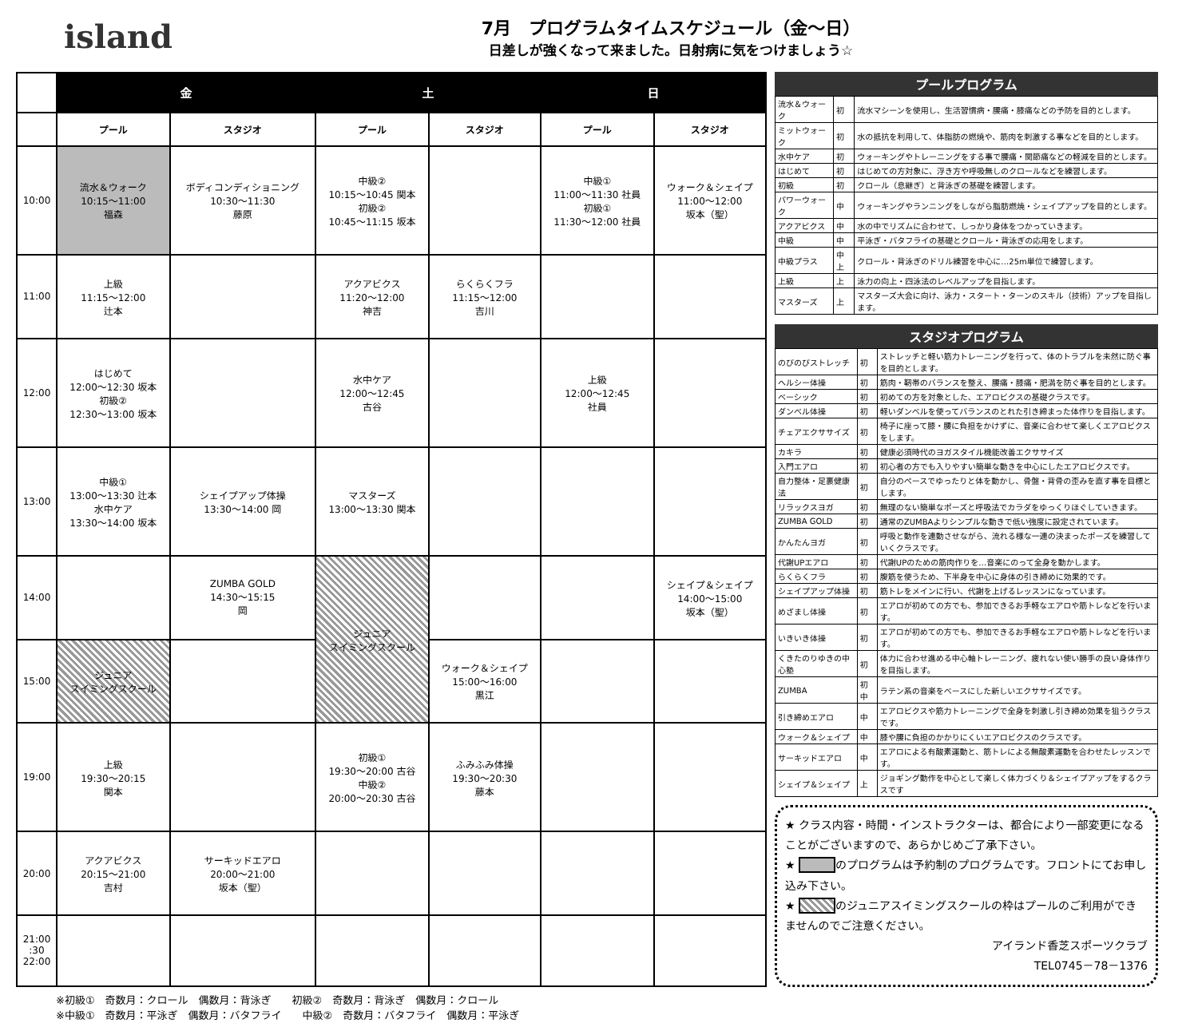island
7月　プログラムタイムスケジュール（金～日）
日差しが強くなって来ました。日射病に気をつけましょう☆
| | 金 | | 土 | | 日 | |
| --- | --- | --- | --- | --- | --- | --- |
| | プール | スタジオ | プール | スタジオ | プール | スタジオ |
| 10:00 | 流水＆ウォーク 10:15～11:00 福森 | ボディコンディショニング 10:30～11:30 藤原 | 中級② 10:15～10:45 関本 初級② 10:45～11:15 坂本 | | 中級① 11:00～11:30 社員 初級① 11:30～12:00 社員 | ウォーク＆シェイプ 11:00～12:00 坂本（聖） |
| 11:00 | 上級 11:15～12:00 辻本 | | アクアビクス 11:20～12:00 神吉 | らくらくフラ 11:15～12:00 吉川 | | |
| 12:00 | はじめて 12:00～12:30 坂本 初級② 12:30～13:00 坂本 | | 水中ケア 12:00～12:45 古谷 | | 上級 12:00～12:45 社員 | |
| 13:00 | 中級① 13:00～13:30 辻本 水中ケア 13:30～14:00 坂本 | シェイプアップ体操 13:30～14:00 岡 | マスターズ 13:00～13:30 関本 | | | |
| 14:00 | | ZUMBA GOLD 14:30～15:15 岡 | ジュニア スイミングスクール | | | シェイプ＆シェイプ 14:00～15:00 坂本（聖） |
| 15:00 | ジュニア スイミングスクール | | | ウォーク＆シェイプ 15:00～16:00 黒江 | | |
| 19:00 | 上級 19:30～20:15 関本 | | 初級① 19:30～20:00 古谷 中級② 20:00～20:30 古谷 | ふみふみ体操 19:30～20:30 藤本 | | |
| 20:00 | アクアビクス 20:15～21:00 吉村 | サーキッドエアロ 20:00～21:00 坂本（聖） | | | | |
| 21:00 :30 22:00 | | | | | | |
プールプログラム
| 流水＆ウォーク | 初 | 流水マシーンを使用し、生活習慣病・腰痛・膝痛などの予防を目的とします。 |
| ミットウォーク | 初 | 水の抵抗を利用して、体脂肪の燃焼や、筋肉を刺激する事などを目的とします。 |
| 水中ケア | 初 | ウォーキングやトレーニングをする事で腰痛・関節痛などの軽減を目的とします。 |
| はじめて | 初 | はじめての方対象に、浮き方や呼吸無しのクロールなどを練習します。 |
| 初級 | 初 | クロール（息継ぎ）と背泳ぎの基礎を練習します。 |
| パワーウォーク | 中 | ウォーキングやランニングをしながら脂肪燃焼・シェイプアップを目的とします。 |
| アクアビクス | 中 | 水の中でリズムに合わせて、しっかり身体をつかっていきます。 |
| 中級 | 中 | 平泳ぎ・バタフライの基礎とクロール・背泳ぎの応用をします。 |
| 中級プラス | 中上 | クロール・背泳ぎのドリル練習を中心に…25m単位で練習します。 |
| 上級 | 上 | 泳力の向上・四泳法のレベルアップを目指します。 |
| マスターズ | 上 | マスターズ大会に向け、泳力・スタート・ターンのスキル（技術）アップを目指します。 |
スタジオプログラム
| のびのびストレッチ | 初 | ストレッチと軽い筋力トレーニングを行って、体のトラブルを未然に防ぐ事を目的とします。 |
| ヘルシー体操 | 初 | 筋肉・靭帯のバランスを整え、腰痛・膝痛・肥満を防ぐ事を目的とします。 |
| ベーシック | 初 | 初めての方を対象とした、エアロビクスの基礎クラスです。 |
| ダンベル体操 | 初 | 軽いダンベルを使ってバランスのとれた引き締まった体作りを目指します。 |
| チェアエクササイズ | 初 | 椅子に座って膝・腰に負担をかけずに、音楽に合わせて楽しくエアロビクスをします。 |
| カキラ | 初 | 健康必須時代のヨガスタイル機能改善エクササイズ |
| 入門エアロ | 初 | 初心者の方でも入りやすい簡単な動きを中心にしたエアロビクスです。 |
| 自力整体・足裏健康法 | 初 | 自分のペースでゆったりと体を動かし、骨盤・背骨の歪みを直す事を目標とします。 |
| リラックスヨガ | 初 | 無理のない簡単なポーズと呼吸法でカラダをゆっくりほぐしていきます。 |
| ZUMBA GOLD | 初 | 通常のZUMBAよりシンプルな動きで低い強度に設定されています。 |
| かんたんヨガ | 初 | 呼吸と動作を連動させながら、流れる様な一連の決まったポーズを練習していくクラスです。 |
| 代謝UPエアロ | 初 | 代謝UPのための筋肉作りを…音楽にのって全身を動かします。 |
| らくらくフラ | 初 | 腹筋を使うため、下半身を中心に身体の引き締めに効果的です。 |
| シェイプアップ体操 | 初 | 筋トレをメインに行い、代謝を上げるレッスンになっています。 |
| めざまし体操 | 初 | エアロが初めての方でも、参加できるお手軽なエアロや筋トレなどを行います。 |
| いきいき体操 | 初 | エアロが初めての方でも、参加できるお手軽なエアロや筋トレなどを行います。 |
| くきたのりゆきの中心塾 | 初 | 体力に合わせ進める中心軸トレーニング、疲れない使い勝手の良い身体作りを目指します。 |
| ZUMBA | 初中 | ラテン系の音楽をベースにした新しいエクササイズです。 |
| 引き締めエアロ | 中 | エアロビクスや筋力トレーニングで全身を刺激し引き締め効果を狙うクラスです。 |
| ウォーク＆シェイプ | 中 | 膝や腰に負担のかかりにくいエアロビクスのクラスです。 |
| サーキッドエアロ | 中 | エアロによる有酸素運動と、筋トレによる無酸素運動を合わせたレッスンです。 |
| シェイプ＆シェイプ | 上 | ジョギング動作を中心として楽しく体力づくり＆シェイプアップをするクラスです |
★ クラス内容・時間・インストラクターは、都合により一部変更になることがございますので、あらかじめご了承下さい。
★ 　　　 のプログラムは予約制のプログラムです。フロントにてお申し込み下さい。
★ 　　　 のジュニアスイミングスクールの枠はプールのご利用ができませんのでご注意ください。
アイランド香芝スポーツクラブ
TEL0745－78－1376
※初級①　奇数月：クロール　偶数月：背泳ぎ　　初級②　奇数月：背泳ぎ　偶数月：クロール
※中級①　奇数月：平泳ぎ　偶数月：バタフライ　　中級②　奇数月：バタフライ　偶数月：平泳ぎ